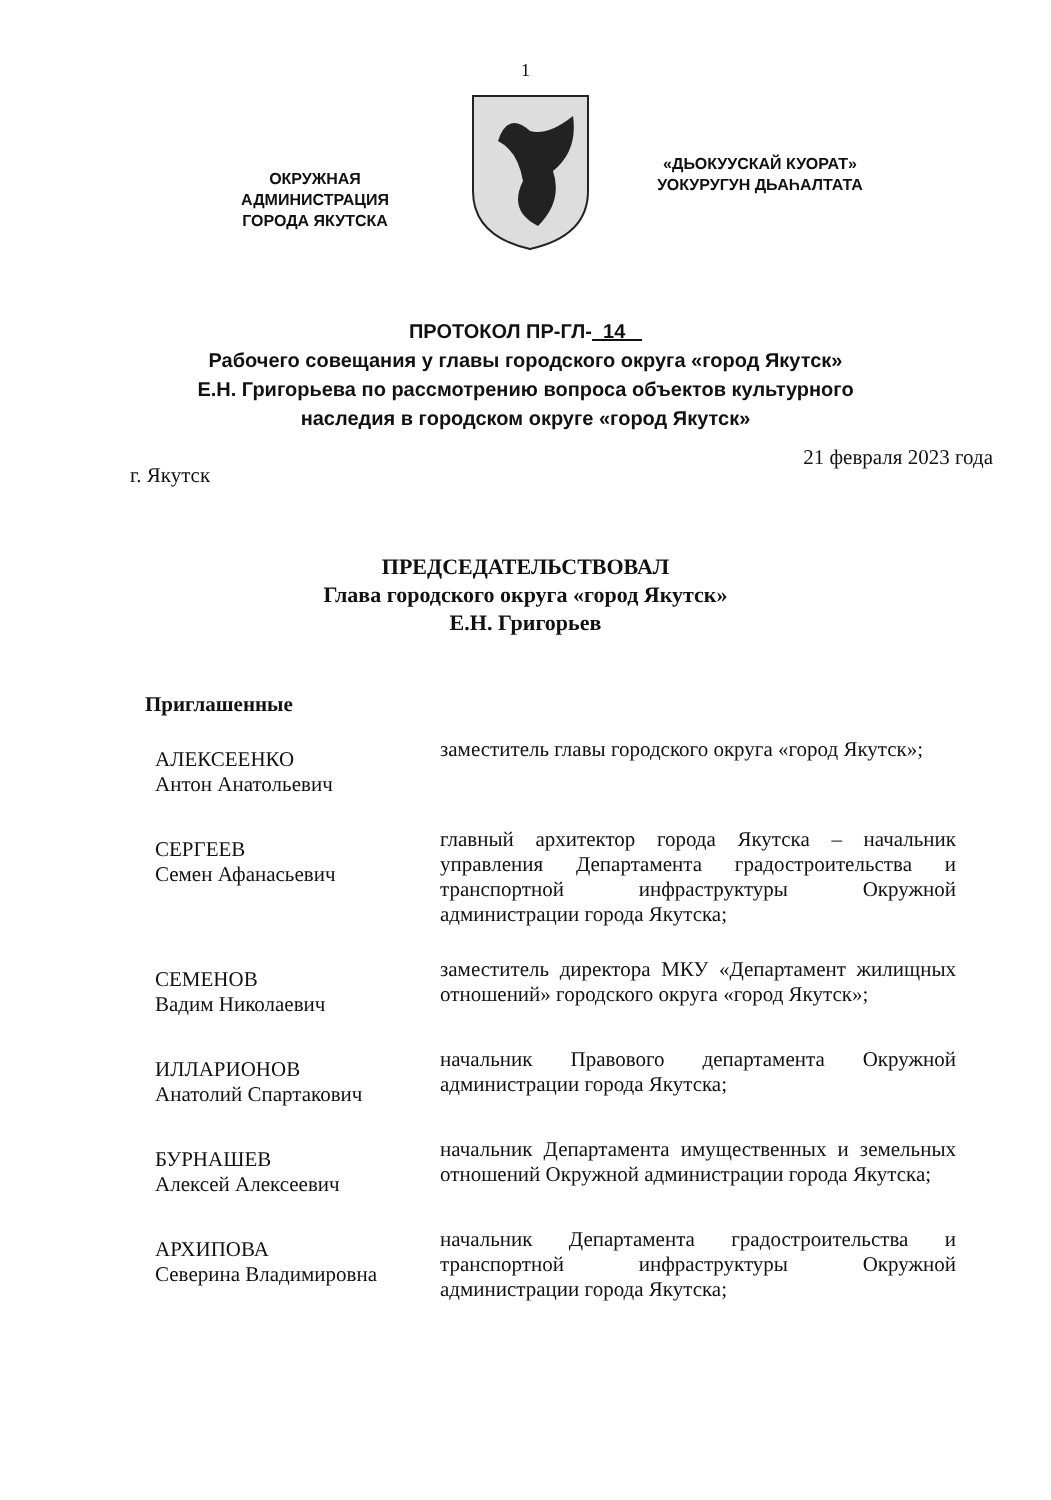1
ОКРУЖНАЯ
АДМИНИСТРАЦИЯ
ГОРОДА ЯКУТСКА
«ДЬОКУУСКАЙ КУОРАТ»
УОКУРУГУН ДЬАҺАЛТАТА
ПРОТОКОЛ ПР-ГЛ- 14
Рабочего совещания у главы городского округа «город Якутск»
Е.Н. Григорьева по рассмотрению вопроса объектов культурного
наследия в городском округе «город Якутск»
г. Якутск 21 февраля 2023 года
ПРЕДСЕДАТЕЛЬСТВОВАЛ
Глава городского округа «город Якутск»
Е.Н. Григорьев
Приглашенные
АЛЕКСЕЕНКО
Антон Анатольевич
заместитель главы городского округа «город Якутск»;
СЕРГЕЕВ
Семен Афанасьевич
главный архитектор города Якутска – начальник управления Департамента градостроительства и транспортной инфраструктуры Окружной администрации города Якутска;
СЕМЕНОВ
Вадим Николаевич
заместитель директора МКУ «Департамент жилищных отношений» городского округа «город Якутск»;
ИЛЛАРИОНОВ
Анатолий Спартакович
начальник Правового департамента Окружной администрации города Якутска;
БУРНАШЕВ
Алексей Алексеевич
начальник Департамента имущественных и земельных отношений Окружной администрации города Якутска;
АРХИПОВА
Северина Владимировна
начальник Департамента градостроительства и транспортной инфраструктуры Окружной администрации города Якутска;